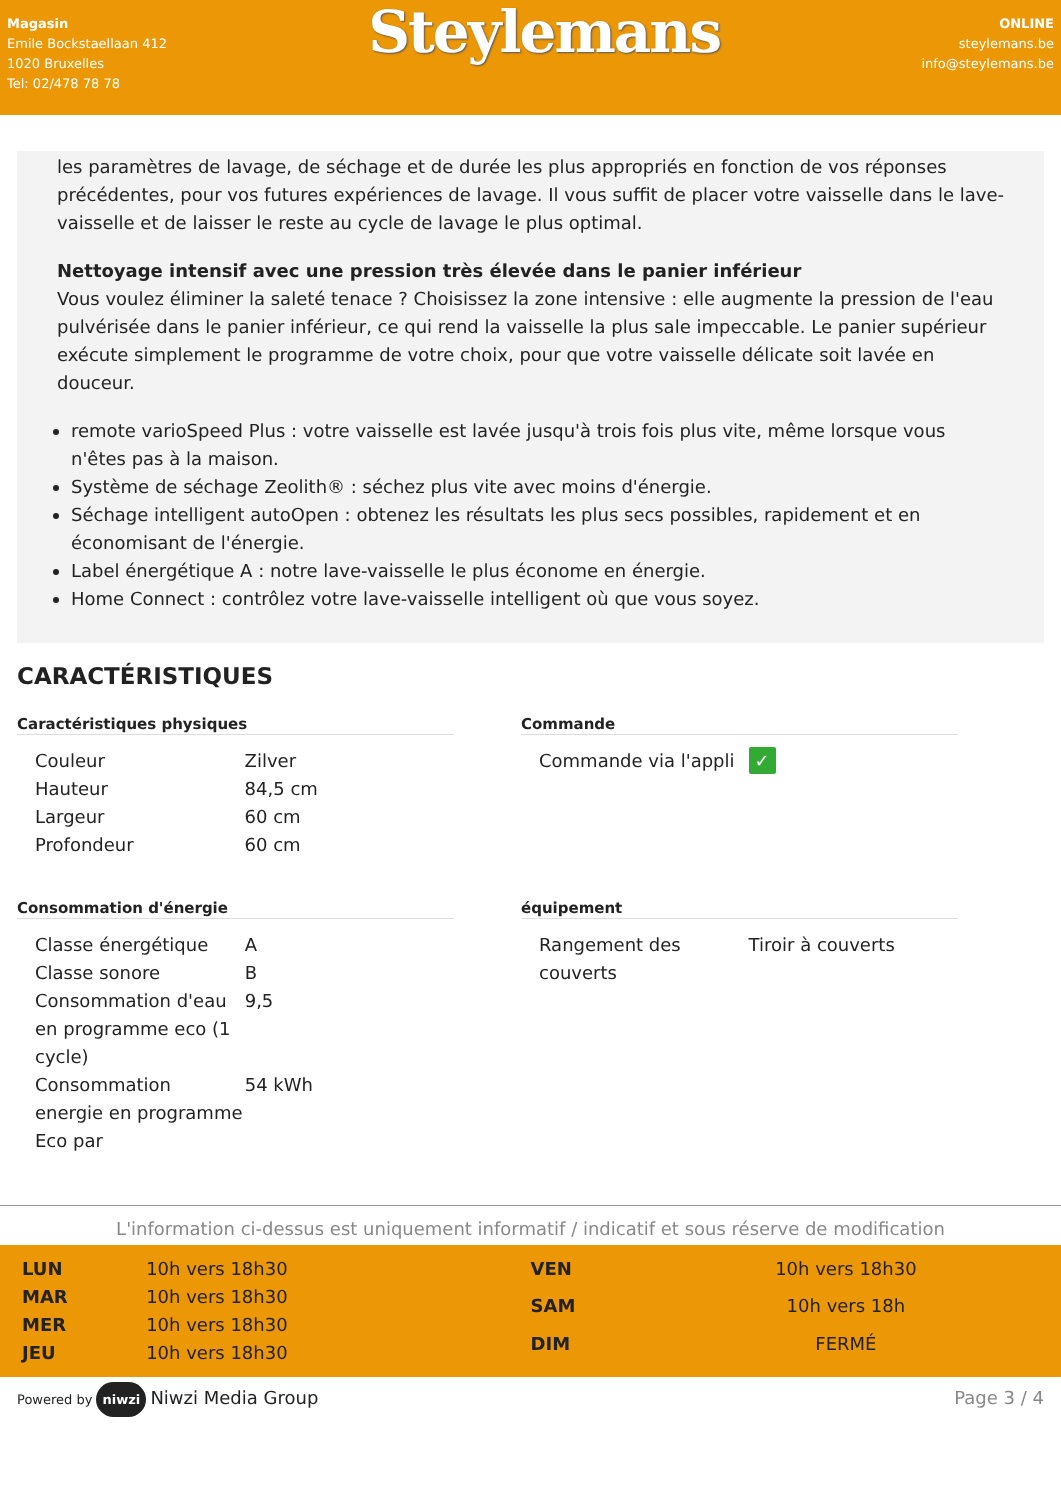Magasin
Emile Bockstaellaan 412
1020 Bruxelles
Tel: 02/478 78 78
Steylemans
ONLINE
steylemans.be
info@steylemans.be
les paramètres de lavage, de séchage et de durée les plus appropriés en fonction de vos réponses précédentes, pour vos futures expériences de lavage. Il vous suffit de placer votre vaisselle dans le lave-vaisselle et de laisser le reste au cycle de lavage le plus optimal.
Nettoyage intensif avec une pression très élevée dans le panier inférieur
Vous voulez éliminer la saleté tenace ? Choisissez la zone intensive : elle augmente la pression de l'eau pulvérisée dans le panier inférieur, ce qui rend la vaisselle la plus sale impeccable. Le panier supérieur exécute simplement le programme de votre choix, pour que votre vaisselle délicate soit lavée en douceur.
remote varioSpeed Plus : votre vaisselle est lavée jusqu'à trois fois plus vite, même lorsque vous n'êtes pas à la maison.
Système de séchage Zeolith® : séchez plus vite avec moins d'énergie.
Séchage intelligent autoOpen : obtenez les résultats les plus secs possibles, rapidement et en économisant de l'énergie.
Label énergétique A : notre lave-vaisselle le plus économe en énergie.
Home Connect : contrôlez votre lave-vaisselle intelligent où que vous soyez.
CARACTÉRISTIQUES
Caractéristiques physiques
| Couleur | Zilver |
| Hauteur | 84,5 cm |
| Largeur | 60 cm |
| Profondeur | 60 cm |
Commande
| Commande via l'appli | ✓ |
Consommation d'énergie
| Classe énergétique | A |
| Classe sonore | B |
| Consommation d'eau en programme eco (1 cycle) | 9,5 |
| Consommation energie en programme Eco par | 54 kWh |
équipement
| Rangement des couverts | Tiroir à couverts |
L'information ci-dessus est uniquement informatif / indicatif et sous réserve de modification
| LUN | 10h vers 18h30 |
| MAR | 10h vers 18h30 |
| MER | 10h vers 18h30 |
| JEU | 10h vers 18h30 |
| VEN | 10h vers 18h30 |
| SAM | 10h vers 18h |
| DIM | FERMÉ |
Powered by niwzi Niwzi Media Group
Page 3 / 4